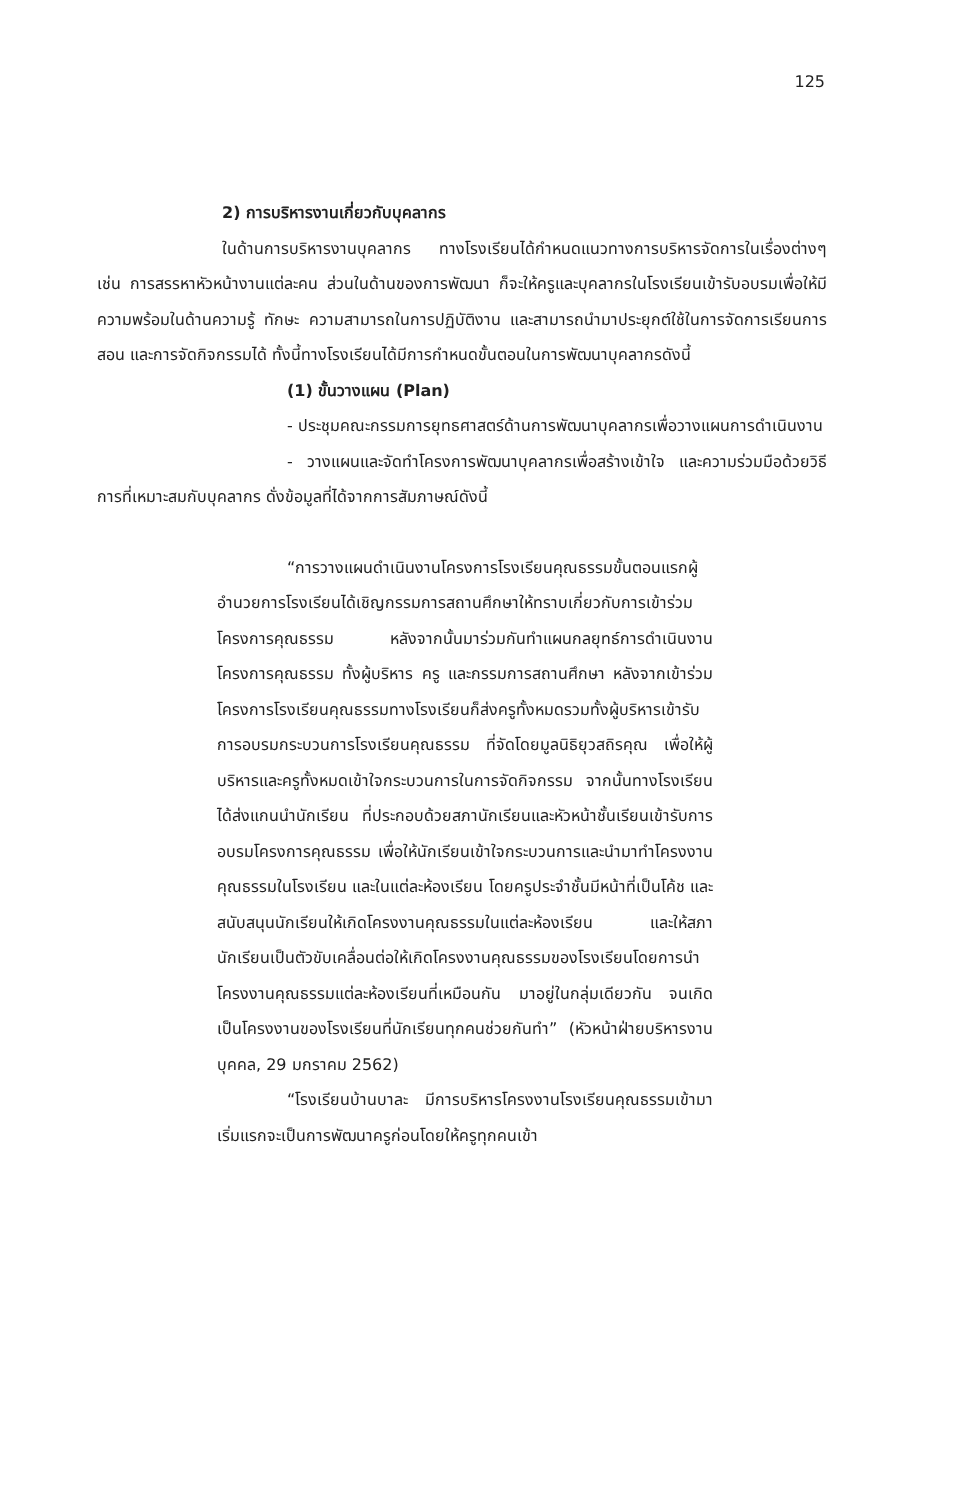125
2) การบริหารงานเกี่ยวกับบุคลากร
ในด้านการบริหารงานบุคลากร ทางโรงเรียนได้กำหนดแนวทางการบริหารจัดการในเรื่องต่างๆ เช่น การสรรหาหัวหน้างานแต่ละคน ส่วนในด้านของการพัฒนา ก็จะให้ครูและบุคลากรในโรงเรียนเข้ารับอบรมเพื่อให้มีความพร้อมในด้านความรู้ ทักษะ ความสามารถในการปฏิบัติงาน และสามารถนำมาประยุกต์ใช้ในการจัดการเรียนการสอน และการจัดกิจกรรมได้ ทั้งนี้ทางโรงเรียนได้มีการกำหนดขั้นตอนในการพัฒนาบุคลากรดังนี้
(1) ขั้นวางแผน (Plan)
- ประชุมคณะกรรมการยุทธศาสตร์ด้านการพัฒนาบุคลากรเพื่อวางแผนการดำเนินงาน
- วางแผนและจัดทำโครงการพัฒนาบุคลากรเพื่อสร้างเข้าใจ และความร่วมมือด้วยวิธีการที่เหมาะสมกับบุคลากร ดั่งข้อมูลที่ได้จากการสัมภาษณ์ดังนี้
“การวางแผนดำเนินงานโครงการโรงเรียนคุณธรรมขั้นตอนแรกผู้อำนวยการโรงเรียนได้เชิญกรรมการสถานศึกษาให้ทราบเกี่ยวกับการเข้าร่วมโครงการคุณธรรม หลังจากนั้นมาร่วมกันทำแผนกลยุทธ์การดำเนินงานโครงการคุณธรรม ทั้งผู้บริหาร ครู และกรรมการสถานศึกษา หลังจากเข้าร่วมโครงการโรงเรียนคุณธรรมทางโรงเรียนก็ส่งครูทั้งหมดรวมทั้งผู้บริหารเข้ารับการอบรมกระบวนการโรงเรียนคุณธรรม ที่จัดโดยมูลนิธิยุวสถิรคุณ เพื่อให้ผู้บริหารและครูทั้งหมดเข้าใจกระบวนการในการจัดกิจกรรม จากนั้นทางโรงเรียนได้ส่งแกนนำนักเรียน ที่ประกอบด้วยสภานักเรียนและหัวหน้าชั้นเรียนเข้ารับการอบรมโครงการคุณธรรม เพื่อให้นักเรียนเข้าใจกระบวนการและนำมาทำโครงงานคุณธรรมในโรงเรียน และในแต่ละห้องเรียน โดยครูประจำชั้นมีหน้าที่เป็นโค้ช และสนับสนุนนักเรียนให้เกิดโครงงานคุณธรรมในแต่ละห้องเรียน และให้สภานักเรียนเป็นตัวขับเคลื่อนต่อให้เกิดโครงงานคุณธรรมของโรงเรียนโดยการนำโครงงานคุณธรรมแต่ละห้องเรียนที่เหมือนกัน มาอยู่ในกลุ่มเดียวกัน จนเกิดเป็นโครงงานของโรงเรียนที่นักเรียนทุกคนช่วยกันทำ” (หัวหน้าฝ่ายบริหารงานบุคคล, 29 มกราคม 2562)
“โรงเรียนบ้านบาละ มีการบริหารโครงงานโรงเรียนคุณธรรมเข้ามา เริ่มแรกจะเป็นการพัฒนาครูก่อนโดยให้ครูทุกคนเข้า